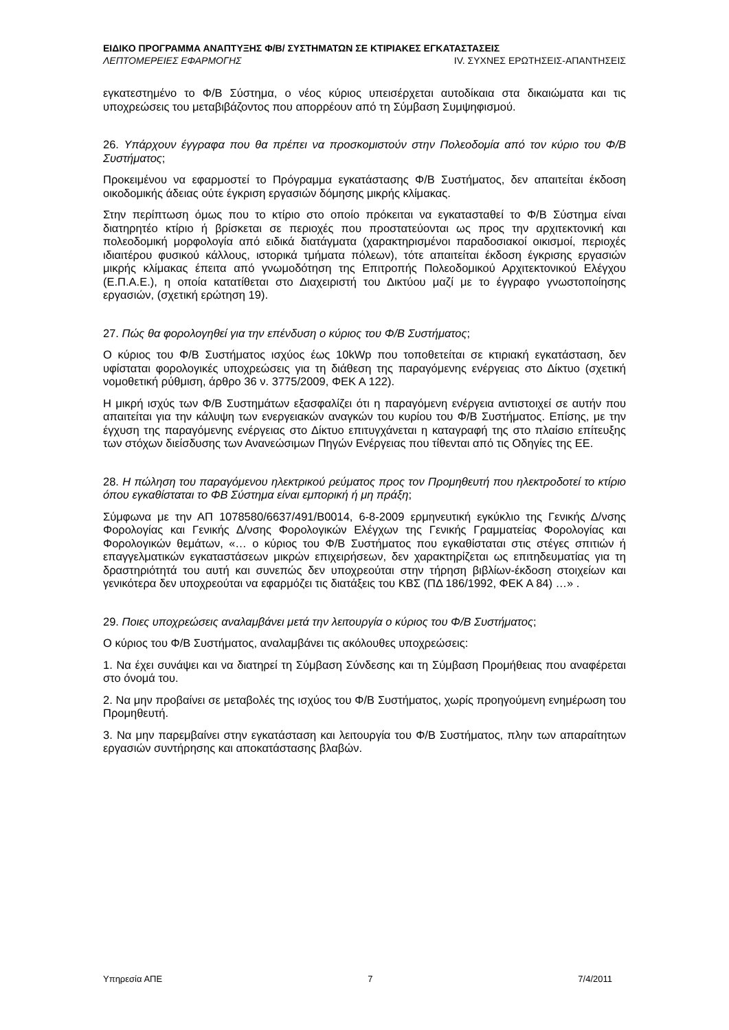ΕΙΔΙΚΟ ΠΡΟΓΡΑΜΜΑ ΑΝΑΠΤΥΞΗΣ Φ/Β/ ΣΥΣΤΗΜΑΤΩΝ ΣΕ ΚΤΙΡΙΑΚΕΣ ΕΓΚΑΤΑΣΤΑΣΕΙΣ
ΛΕΠΤΟΜΕΡΕΙΕΣ ΕΦΑΡΜΟΓΗΣ IV. ΣΥΧΝΕΣ ΕΡΩΤΗΣΕΙΣ-ΑΠΑΝΤΗΣΕΙΣ
εγκατεστημένο το Φ/Β Σύστημα, ο νέος κύριος υπεισέρχεται αυτοδίκαια στα δικαιώματα και τις υποχρεώσεις του μεταβιβάζοντος που απορρέουν από τη Σύμβαση Συμψηφισμού.
26. Υπάρχουν έγγραφα που θα πρέπει να προσκομιστούν στην Πολεοδομία από τον κύριο του Φ/Β Συστήματος;
Προκειμένου να εφαρμοστεί το Πρόγραμμα εγκατάστασης Φ/Β Συστήματος, δεν απαιτείται έκδοση οικοδομικής άδειας ούτε έγκριση εργασιών δόμησης μικρής κλίμακας.
Στην περίπτωση όμως που το κτίριο στο οποίο πρόκειται να εγκατασταθεί το Φ/Β Σύστημα είναι διατηρητέο κτίριο ή βρίσκεται σε περιοχές που προστατεύονται ως προς την αρχιτεκτονική και πολεοδομική μορφολογία από ειδικά διατάγματα (χαρακτηρισμένοι παραδοσιακοί οικισμοί, περιοχές ιδιαιτέρου φυσικού κάλλους, ιστορικά τμήματα πόλεων), τότε απαιτείται έκδοση έγκρισης εργασιών μικρής κλίμακας έπειτα από γνωμοδότηση της Επιτροπής Πολεοδομικού Αρχιτεκτονικού Ελέγχου (Ε.Π.Α.Ε.), η οποία κατατίθεται στο Διαχειριστή του Δικτύου μαζί με το έγγραφο γνωστοποίησης εργασιών, (σχετική ερώτηση 19).
27. Πώς θα φορολογηθεί για την επένδυση ο κύριος του Φ/Β Συστήματος;
Ο κύριος του Φ/Β Συστήματος ισχύος έως 10kWp που τοποθετείται σε κτιριακή εγκατάσταση, δεν υφίσταται φορολογικές υποχρεώσεις για τη διάθεση της παραγόμενης ενέργειας στο Δίκτυο (σχετική νομοθετική ρύθμιση, άρθρο 36 ν. 3775/2009, ΦΕΚ Α 122).
Η μικρή ισχύς των Φ/Β Συστημάτων εξασφαλίζει ότι η παραγόμενη ενέργεια αντιστοιχεί σε αυτήν που απαιτείται για την κάλυψη των ενεργειακών αναγκών του κυρίου του Φ/Β Συστήματος. Επίσης, με την έγχυση της παραγόμενης ενέργειας στο Δίκτυο επιτυγχάνεται η καταγραφή της στο πλαίσιο επίτευξης των στόχων διείσδυσης των Ανανεώσιμων Πηγών Ενέργειας που τίθενται από τις Οδηγίες της ΕΕ.
28. Η πώληση του παραγόμενου ηλεκτρικού ρεύματος προς τον Προμηθευτή που ηλεκτροδοτεί το κτίριο όπου εγκαθίσταται το ΦΒ Σύστημα είναι εμπορική ή μη πράξη;
Σύμφωνα με την ΑΠ 1078580/6637/491/Β0014, 6-8-2009 ερμηνευτική εγκύκλιο της Γενικής Δ/νσης Φορολογίας και Γενικής Δ/νσης Φορολογικών Ελέγχων της Γενικής Γραμματείας Φορολογίας και Φορολογικών θεμάτων, «… ο κύριος του Φ/Β Συστήματος που εγκαθίσταται στις στέγες σπιτιών ή επαγγελματικών εγκαταστάσεων μικρών επιχειρήσεων, δεν χαρακτηρίζεται ως επιτηδευματίας για τη δραστηριότητά του αυτή και συνεπώς δεν υποχρεούται στην τήρηση βιβλίων-έκδοση στοιχείων και γενικότερα δεν υποχρεούται να εφαρμόζει τις διατάξεις του ΚΒΣ (ΠΔ 186/1992, ΦΕΚ Α 84) …» .
29. Ποιες υποχρεώσεις αναλαμβάνει μετά την λειτουργία ο κύριος του Φ/Β Συστήματος;
Ο κύριος του Φ/Β Συστήματος, αναλαμβάνει τις ακόλουθες υποχρεώσεις:
1. Να έχει συνάψει και να διατηρεί τη Σύμβαση Σύνδεσης και τη Σύμβαση Προμήθειας που αναφέρεται στο όνομά του.
2. Να μην προβαίνει σε μεταβολές της ισχύος του Φ/Β Συστήματος, χωρίς προηγούμενη ενημέρωση του Προμηθευτή.
3. Να μην παρεμβαίνει στην εγκατάσταση και λειτουργία του Φ/Β Συστήματος, πλην των απαραίτητων εργασιών συντήρησης και αποκατάστασης βλαβών.
Υπηρεσία ΑΠΕ 7 7/4/2011